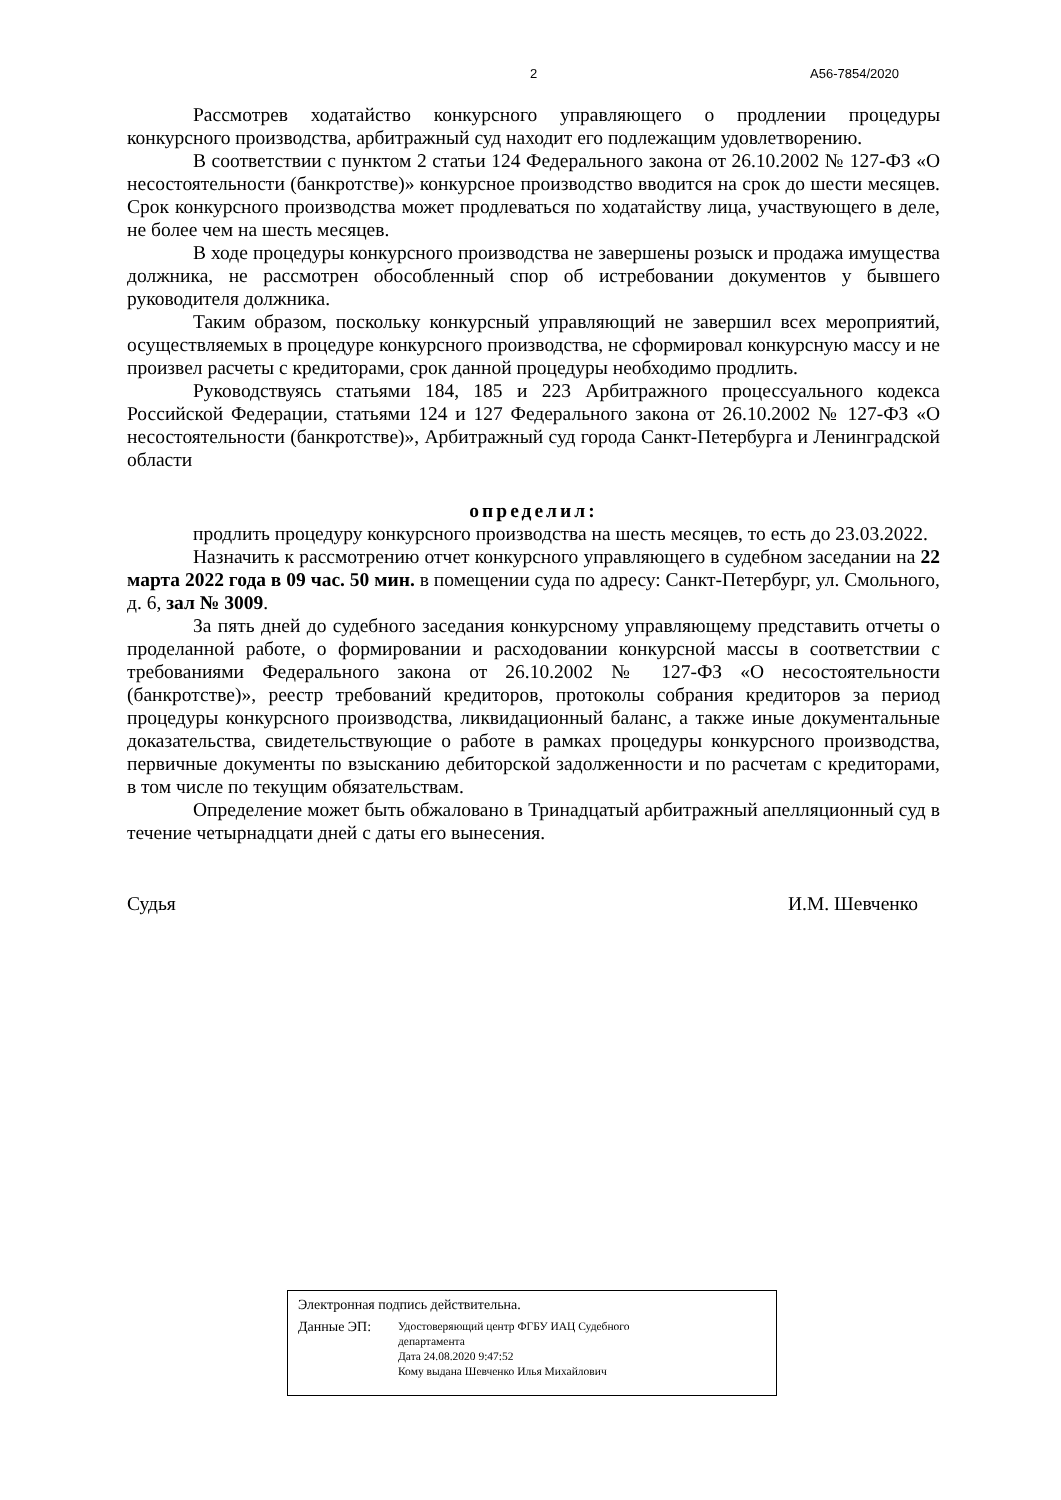2 А56-7854/2020
Рассмотрев ходатайство конкурсного управляющего о продлении процедуры конкурсного производства, арбитражный суд находит его подлежащим удовлетворению.
В соответствии с пунктом 2 статьи 124 Федерального закона от 26.10.2002 № 127-ФЗ «О несостоятельности (банкротстве)» конкурсное производство вводится на срок до шести месяцев. Срок конкурсного производства может продлеваться по ходатайству лица, участвующего в деле, не более чем на шесть месяцев.
В ходе процедуры конкурсного производства не завершены розыск и продажа имущества должника, не рассмотрен обособленный спор об истребовании документов у бывшего руководителя должника.
Таким образом, поскольку конкурсный управляющий не завершил всех мероприятий, осуществляемых в процедуре конкурсного производства, не сформировал конкурсную массу и не произвел расчеты с кредиторами, срок данной процедуры необходимо продлить.
Руководствуясь статьями 184, 185 и 223 Арбитражного процессуального кодекса Российской Федерации, статьями 124 и 127 Федерального закона от 26.10.2002 № 127-ФЗ «О несостоятельности (банкротстве)», Арбитражный суд города Санкт-Петербурга и Ленинградской области
определил:
продлить процедуру конкурсного производства на шесть месяцев, то есть до 23.03.2022.
Назначить к рассмотрению отчет конкурсного управляющего в судебном заседании на 22 марта 2022 года в 09 час. 50 мин. в помещении суда по адресу: Санкт-Петербург, ул. Смольного, д. 6, зал № 3009.
За пять дней до судебного заседания конкурсному управляющему представить отчеты о проделанной работе, о формировании и расходовании конкурсной массы в соответствии с требованиями Федерального закона от 26.10.2002 № 127-ФЗ «О несостоятельности (банкротстве)», реестр требований кредиторов, протоколы собрания кредиторов за период процедуры конкурсного производства, ликвидационный баланс, а также иные документальные доказательства, свидетельствующие о работе в рамках процедуры конкурсного производства, первичные документы по взысканию дебиторской задолженности и по расчетам с кредиторами, в том числе по текущим обязательствам.
Определение может быть обжаловано в Тринадцатый арбитражный апелляционный суд в течение четырнадцати дней с даты его вынесения.
Судья И.М. Шевченко
Электронная подпись действительна.
Данные ЭП:
Удостоверяющий центр ФГБУ ИАЦ Судебного
департамента
Дата 24.08.2020 9:47:52
Кому выдана Шевченко Илья Михайлович